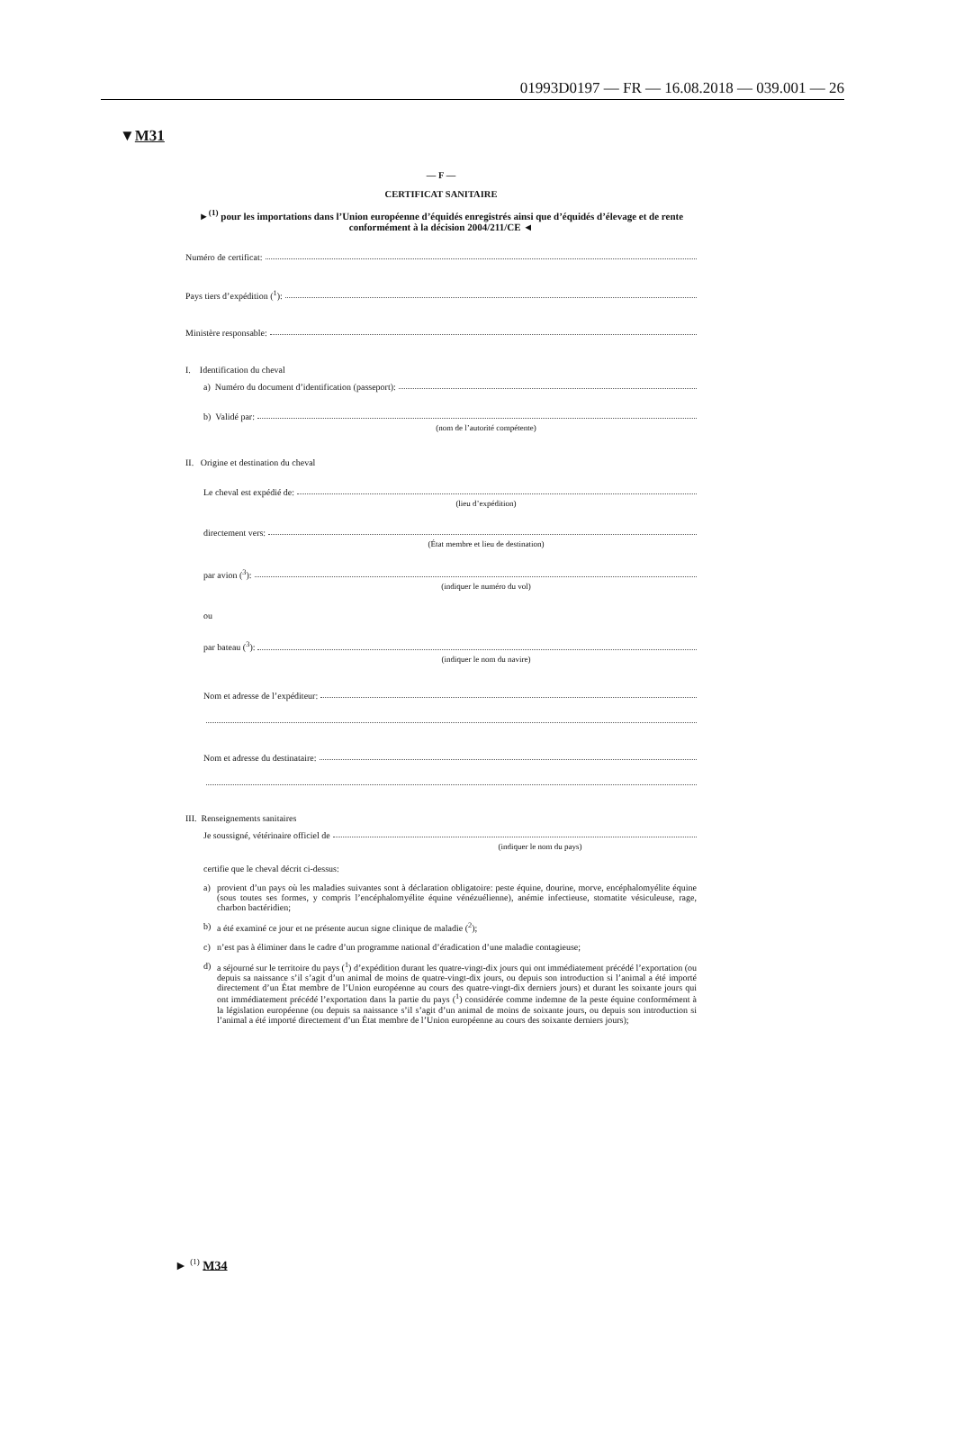01993D0197 — FR — 16.08.2018 — 039.001 — 26
▼M31
— F —
CERTIFICAT SANITAIRE
►<sup>(1)</sup> pour les importations dans l’Union européenne d’équidés enregistrés ainsi que d’équidés d’élevage et de rente conformément à la décision 2004/211/CE ◄
Numéro de certificat:
Pays tiers d’expédition (<sup>1</sup>):
Ministère responsable:
I. Identification du cheval
a) Numéro du document d’identification (passeport):
b) Validé par:
(nom de l’autorité compétente)
II. Origine et destination du cheval
Le cheval est expédié de:
(lieu d’expédition)
directement vers:
(État membre et lieu de destination)
par avion (<sup>3</sup>):
(indiquer le numéro du vol)
ou
par bateau (<sup>3</sup>):
(indiquer le nom du navire)
Nom et adresse de l’expéditeur:
Nom et adresse du destinataire:
III. Renseignements sanitaires
Je soussigné, vétérinaire officiel de
(indiquer le nom du pays)
certifie que le cheval décrit ci-dessus:
a) provient d’un pays où les maladies suivantes sont à déclaration obligatoire: peste équine, dourine, morve, encéphalomyélite équine (sous toutes ses formes, y compris l’encéphalomyélite équine vénézuélienne), anémie infectieuse, stomatite vésiculeuse, rage, charbon bactéridien;
b) a été examiné ce jour et ne présente aucun signe clinique de maladie (<sup>2</sup>);
c) n’est pas à éliminer dans le cadre d’un programme national d’éradication d’une maladie contagieuse;
d) a séjourné sur le territoire du pays (<sup>1</sup>) d’expédition durant les quatre-vingt-dix jours qui ont immédiatement précédé l’exportation (ou depuis sa naissance s’il s’agit d’un animal de moins de quatre-vingt-dix jours, ou depuis son introduction si l’animal a été importé directement d’un État membre de l’Union européenne au cours des quatre-vingt-dix derniers jours) et durant les soixante jours qui ont immédiatement précédé l’exportation dans la partie du pays (<sup>1</sup>) considérée comme indemne de la peste équine conformément à la législation européenne (ou depuis sa naissance s’il s’agit d’un animal de moins de soixante jours, ou depuis son introduction si l’animal a été importé directement d’un État membre de l’Union européenne au cours des soixante derniers jours);
► <sup>(1)</sup> M34